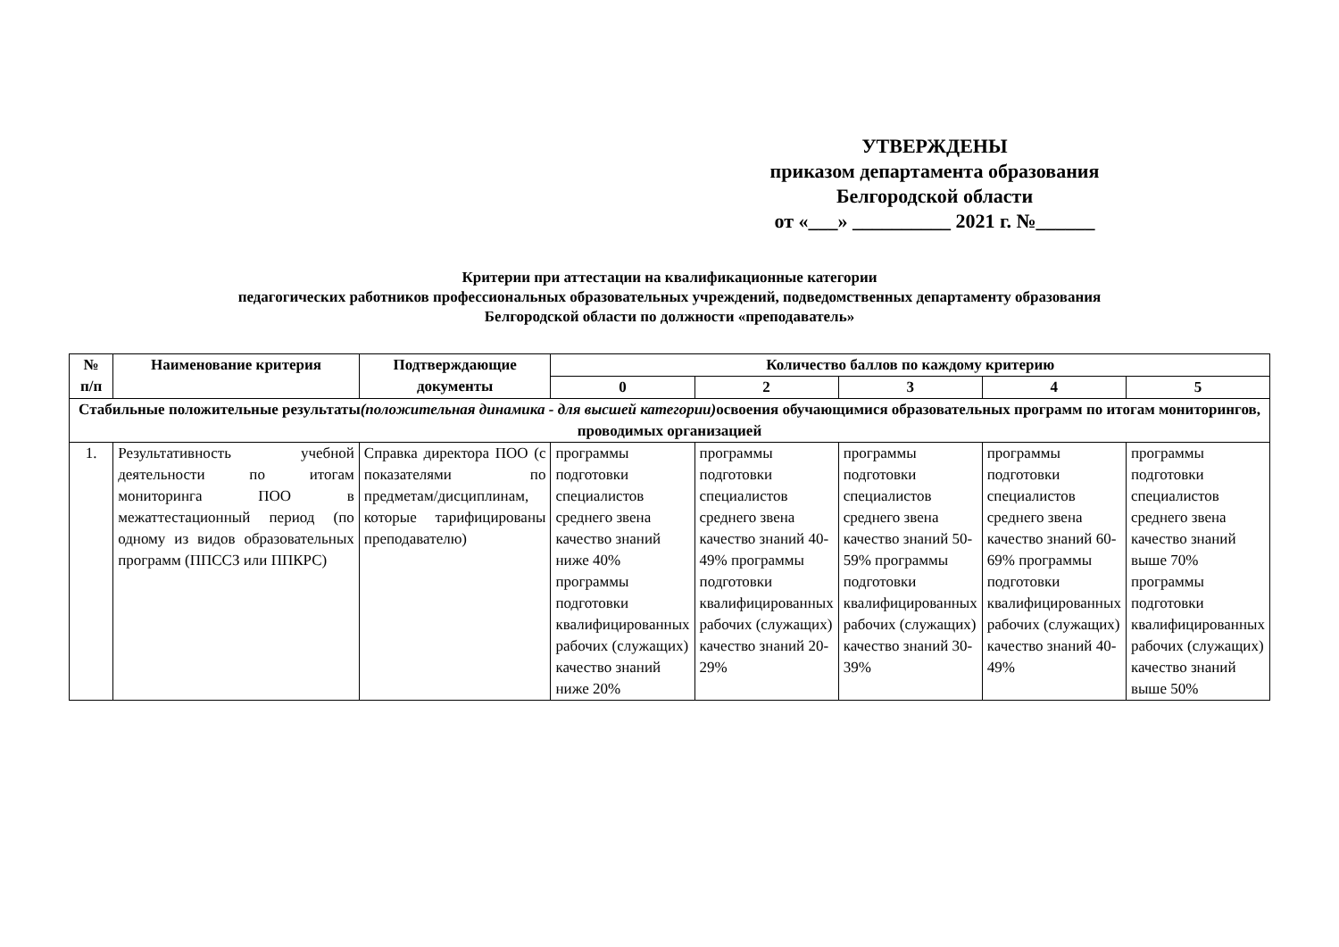УТВЕРЖДЕНЫ
приказом департамента образования
Белгородской области
от «___» __________ 2021 г. №______
Критерии при аттестации на квалификационные категории
педагогических работников профессиональных образовательных учреждений, подведомственных департаменту образования
Белгородской области по должности «преподаватель»
| № п/п | Наименование критерия | Подтверждающие документы | Количество баллов по каждому критерию | | | | |
| --- | --- | --- | --- | --- | --- | --- | --- |
| | | | 0 | 2 | 3 | 4 | 5 |
| Стабильные положительные результаты (положительная динамика - для высшей категории) освоения обучающимися образовательных программ по итогам мониторингов, проводимых организацией | | | | | | | |
| 1. | Результативность учебной деятельности по итогам мониторинга ПОО в межаттестационный период (по одному из видов образовательных программ (ППССЗ или ППКРС) | Справка директора ПОО (с показателями по предметам/дисциплинам, которые тарифицированы преподавателю) | программы подготовки специалистов среднего звена качество знаний ниже 40% программы подготовки квалифицированных рабочих (служащих) качество знаний ниже 20% | программы подготовки специалистов среднего звена качество знаний 40-49% программы подготовки квалифицированных рабочих (служащих) качество знаний 20-29% | программы подготовки специалистов среднего звена качество знаний 50-59% программы подготовки квалифицированных рабочих (служащих) качество знаний 30-39% | программы подготовки специалистов среднего звена качество знаний 60-69% программы подготовки квалифицированных рабочих (служащих) качество знаний 40-49% | программы подготовки специалистов среднего звена качество знаний выше 70% программы подготовки квалифицированных рабочих (служащих) качество знаний выше 50% |